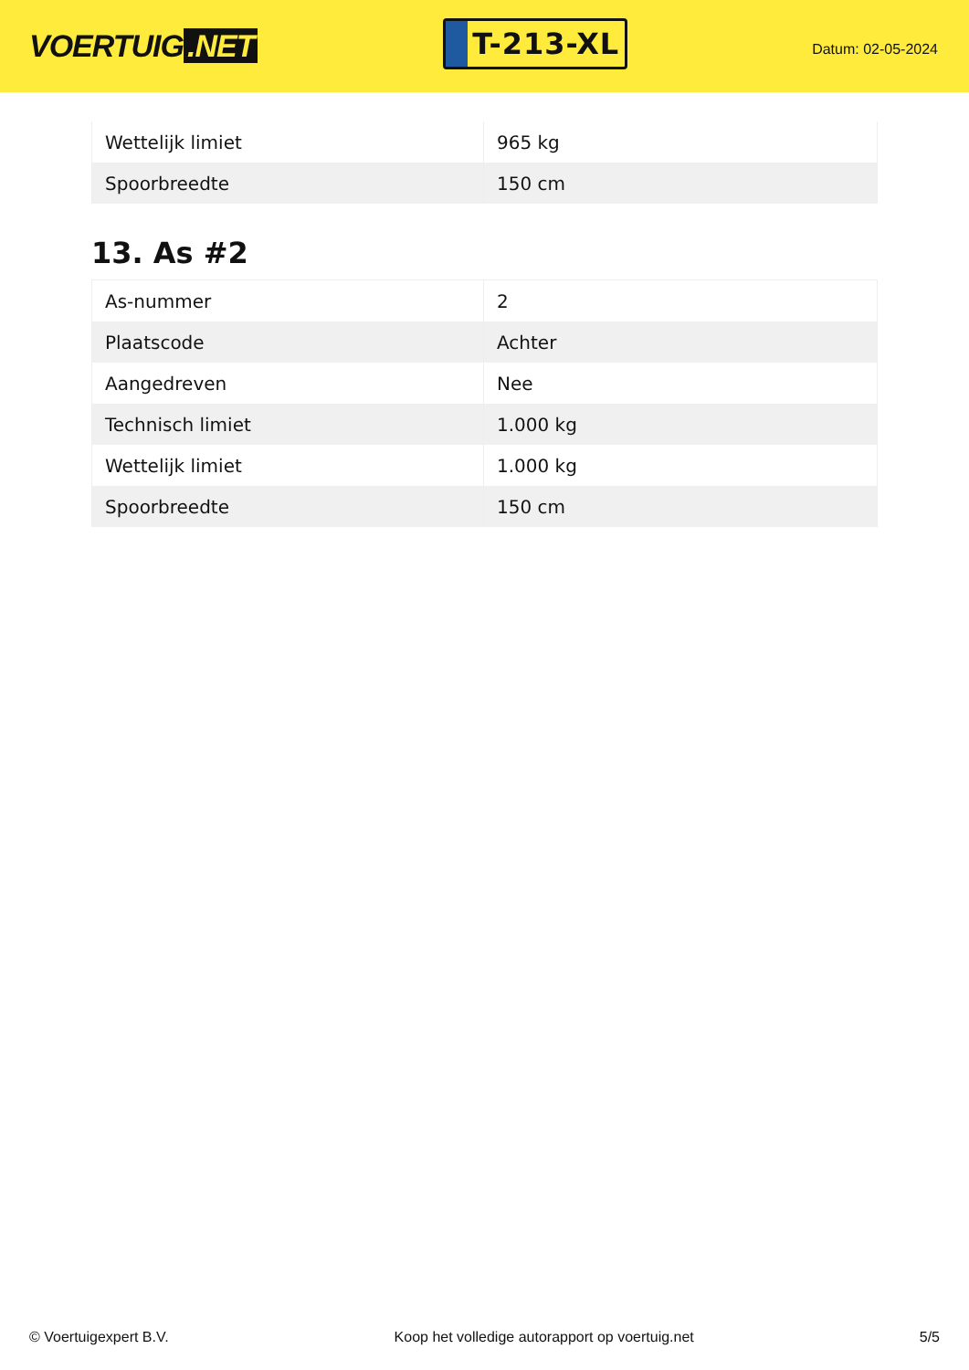VOERTUIG.NET
T-213-XL
Datum: 02-05-2024
| Wettelijk limiet | 965 kg |
| Spoorbreedte | 150 cm |
13. As #2
| As-nummer | 2 |
| Plaatscode | Achter |
| Aangedreven | Nee |
| Technisch limiet | 1.000 kg |
| Wettelijk limiet | 1.000 kg |
| Spoorbreedte | 150 cm |
© Voertuigexpert B.V. Koop het volledige autorapport op voertuig.net 5/5